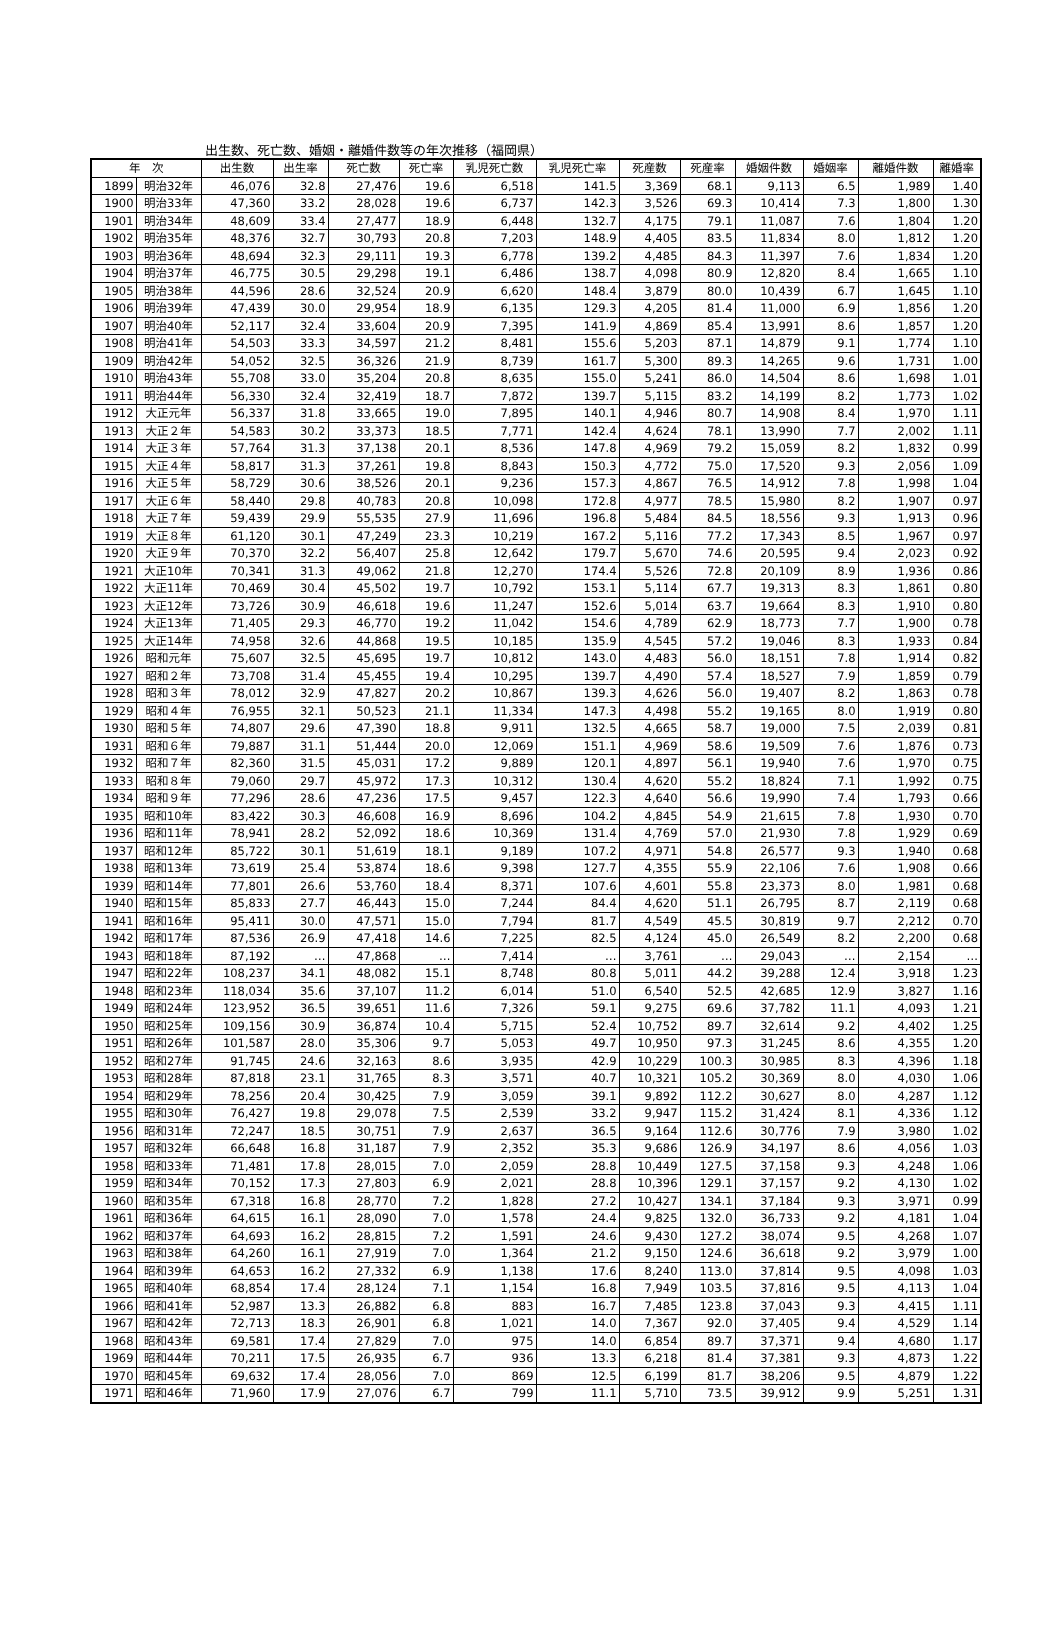出生数、死亡数、婚姻・離婚件数等の年次推移（福岡県）
| 年 次 | | 出生数 | 出生率 | 死亡数 | 死亡率 | 乳児死亡数 | 乳児死亡率 | 死産数 | 死産率 | 婚姻件数 | 婚姻率 | 離婚件数 | 離婚率 |
| --- | --- | --- | --- | --- | --- | --- | --- | --- | --- | --- | --- | --- | --- |
| 1899 | 明治32年 | 46,076 | 32.8 | 27,476 | 19.6 | 6,518 | 141.5 | 3,369 | 68.1 | 9,113 | 6.5 | 1,989 | 1.40 |
| 1900 | 明治33年 | 47,360 | 33.2 | 28,028 | 19.6 | 6,737 | 142.3 | 3,526 | 69.3 | 10,414 | 7.3 | 1,800 | 1.30 |
| 1901 | 明治34年 | 48,609 | 33.4 | 27,477 | 18.9 | 6,448 | 132.7 | 4,175 | 79.1 | 11,087 | 7.6 | 1,804 | 1.20 |
| 1902 | 明治35年 | 48,376 | 32.7 | 30,793 | 20.8 | 7,203 | 148.9 | 4,405 | 83.5 | 11,834 | 8.0 | 1,812 | 1.20 |
| 1903 | 明治36年 | 48,694 | 32.3 | 29,111 | 19.3 | 6,778 | 139.2 | 4,485 | 84.3 | 11,397 | 7.6 | 1,834 | 1.20 |
| 1904 | 明治37年 | 46,775 | 30.5 | 29,298 | 19.1 | 6,486 | 138.7 | 4,098 | 80.9 | 12,820 | 8.4 | 1,665 | 1.10 |
| 1905 | 明治38年 | 44,596 | 28.6 | 32,524 | 20.9 | 6,620 | 148.4 | 3,879 | 80.0 | 10,439 | 6.7 | 1,645 | 1.10 |
| 1906 | 明治39年 | 47,439 | 30.0 | 29,954 | 18.9 | 6,135 | 129.3 | 4,205 | 81.4 | 11,000 | 6.9 | 1,856 | 1.20 |
| 1907 | 明治40年 | 52,117 | 32.4 | 33,604 | 20.9 | 7,395 | 141.9 | 4,869 | 85.4 | 13,991 | 8.6 | 1,857 | 1.20 |
| 1908 | 明治41年 | 54,503 | 33.3 | 34,597 | 21.2 | 8,481 | 155.6 | 5,203 | 87.1 | 14,879 | 9.1 | 1,774 | 1.10 |
| 1909 | 明治42年 | 54,052 | 32.5 | 36,326 | 21.9 | 8,739 | 161.7 | 5,300 | 89.3 | 14,265 | 9.6 | 1,731 | 1.00 |
| 1910 | 明治43年 | 55,708 | 33.0 | 35,204 | 20.8 | 8,635 | 155.0 | 5,241 | 86.0 | 14,504 | 8.6 | 1,698 | 1.01 |
| 1911 | 明治44年 | 56,330 | 32.4 | 32,419 | 18.7 | 7,872 | 139.7 | 5,115 | 83.2 | 14,199 | 8.2 | 1,773 | 1.02 |
| 1912 | 大正元年 | 56,337 | 31.8 | 33,665 | 19.0 | 7,895 | 140.1 | 4,946 | 80.7 | 14,908 | 8.4 | 1,970 | 1.11 |
| 1913 | 大正２年 | 54,583 | 30.2 | 33,373 | 18.5 | 7,771 | 142.4 | 4,624 | 78.1 | 13,990 | 7.7 | 2,002 | 1.11 |
| 1914 | 大正３年 | 57,764 | 31.3 | 37,138 | 20.1 | 8,536 | 147.8 | 4,969 | 79.2 | 15,059 | 8.2 | 1,832 | 0.99 |
| 1915 | 大正４年 | 58,817 | 31.3 | 37,261 | 19.8 | 8,843 | 150.3 | 4,772 | 75.0 | 17,520 | 9.3 | 2,056 | 1.09 |
| 1916 | 大正５年 | 58,729 | 30.6 | 38,526 | 20.1 | 9,236 | 157.3 | 4,867 | 76.5 | 14,912 | 7.8 | 1,998 | 1.04 |
| 1917 | 大正６年 | 58,440 | 29.8 | 40,783 | 20.8 | 10,098 | 172.8 | 4,977 | 78.5 | 15,980 | 8.2 | 1,907 | 0.97 |
| 1918 | 大正７年 | 59,439 | 29.9 | 55,535 | 27.9 | 11,696 | 196.8 | 5,484 | 84.5 | 18,556 | 9.3 | 1,913 | 0.96 |
| 1919 | 大正８年 | 61,120 | 30.1 | 47,249 | 23.3 | 10,219 | 167.2 | 5,116 | 77.2 | 17,343 | 8.5 | 1,967 | 0.97 |
| 1920 | 大正９年 | 70,370 | 32.2 | 56,407 | 25.8 | 12,642 | 179.7 | 5,670 | 74.6 | 20,595 | 9.4 | 2,023 | 0.92 |
| 1921 | 大正10年 | 70,341 | 31.3 | 49,062 | 21.8 | 12,270 | 174.4 | 5,526 | 72.8 | 20,109 | 8.9 | 1,936 | 0.86 |
| 1922 | 大正11年 | 70,469 | 30.4 | 45,502 | 19.7 | 10,792 | 153.1 | 5,114 | 67.7 | 19,313 | 8.3 | 1,861 | 0.80 |
| 1923 | 大正12年 | 73,726 | 30.9 | 46,618 | 19.6 | 11,247 | 152.6 | 5,014 | 63.7 | 19,664 | 8.3 | 1,910 | 0.80 |
| 1924 | 大正13年 | 71,405 | 29.3 | 46,770 | 19.2 | 11,042 | 154.6 | 4,789 | 62.9 | 18,773 | 7.7 | 1,900 | 0.78 |
| 1925 | 大正14年 | 74,958 | 32.6 | 44,868 | 19.5 | 10,185 | 135.9 | 4,545 | 57.2 | 19,046 | 8.3 | 1,933 | 0.84 |
| 1926 | 昭和元年 | 75,607 | 32.5 | 45,695 | 19.7 | 10,812 | 143.0 | 4,483 | 56.0 | 18,151 | 7.8 | 1,914 | 0.82 |
| 1927 | 昭和２年 | 73,708 | 31.4 | 45,455 | 19.4 | 10,295 | 139.7 | 4,490 | 57.4 | 18,527 | 7.9 | 1,859 | 0.79 |
| 1928 | 昭和３年 | 78,012 | 32.9 | 47,827 | 20.2 | 10,867 | 139.3 | 4,626 | 56.0 | 19,407 | 8.2 | 1,863 | 0.78 |
| 1929 | 昭和４年 | 76,955 | 32.1 | 50,523 | 21.1 | 11,334 | 147.3 | 4,498 | 55.2 | 19,165 | 8.0 | 1,919 | 0.80 |
| 1930 | 昭和５年 | 74,807 | 29.6 | 47,390 | 18.8 | 9,911 | 132.5 | 4,665 | 58.7 | 19,000 | 7.5 | 2,039 | 0.81 |
| 1931 | 昭和６年 | 79,887 | 31.1 | 51,444 | 20.0 | 12,069 | 151.1 | 4,969 | 58.6 | 19,509 | 7.6 | 1,876 | 0.73 |
| 1932 | 昭和７年 | 82,360 | 31.5 | 45,031 | 17.2 | 9,889 | 120.1 | 4,897 | 56.1 | 19,940 | 7.6 | 1,970 | 0.75 |
| 1933 | 昭和８年 | 79,060 | 29.7 | 45,972 | 17.3 | 10,312 | 130.4 | 4,620 | 55.2 | 18,824 | 7.1 | 1,992 | 0.75 |
| 1934 | 昭和９年 | 77,296 | 28.6 | 47,236 | 17.5 | 9,457 | 122.3 | 4,640 | 56.6 | 19,990 | 7.4 | 1,793 | 0.66 |
| 1935 | 昭和10年 | 83,422 | 30.3 | 46,608 | 16.9 | 8,696 | 104.2 | 4,845 | 54.9 | 21,615 | 7.8 | 1,930 | 0.70 |
| 1936 | 昭和11年 | 78,941 | 28.2 | 52,092 | 18.6 | 10,369 | 131.4 | 4,769 | 57.0 | 21,930 | 7.8 | 1,929 | 0.69 |
| 1937 | 昭和12年 | 85,722 | 30.1 | 51,619 | 18.1 | 9,189 | 107.2 | 4,971 | 54.8 | 26,577 | 9.3 | 1,940 | 0.68 |
| 1938 | 昭和13年 | 73,619 | 25.4 | 53,874 | 18.6 | 9,398 | 127.7 | 4,355 | 55.9 | 22,106 | 7.6 | 1,908 | 0.66 |
| 1939 | 昭和14年 | 77,801 | 26.6 | 53,760 | 18.4 | 8,371 | 107.6 | 4,601 | 55.8 | 23,373 | 8.0 | 1,981 | 0.68 |
| 1940 | 昭和15年 | 85,833 | 27.7 | 46,443 | 15.0 | 7,244 | 84.4 | 4,620 | 51.1 | 26,795 | 8.7 | 2,119 | 0.68 |
| 1941 | 昭和16年 | 95,411 | 30.0 | 47,571 | 15.0 | 7,794 | 81.7 | 4,549 | 45.5 | 30,819 | 9.7 | 2,212 | 0.70 |
| 1942 | 昭和17年 | 87,536 | 26.9 | 47,418 | 14.6 | 7,225 | 82.5 | 4,124 | 45.0 | 26,549 | 8.2 | 2,200 | 0.68 |
| 1943 | 昭和18年 | 87,192 | … | 47,868 | … | 7,414 | … | 3,761 | … | 29,043 | … | 2,154 | … |
| 1947 | 昭和22年 | 108,237 | 34.1 | 48,082 | 15.1 | 8,748 | 80.8 | 5,011 | 44.2 | 39,288 | 12.4 | 3,918 | 1.23 |
| 1948 | 昭和23年 | 118,034 | 35.6 | 37,107 | 11.2 | 6,014 | 51.0 | 6,540 | 52.5 | 42,685 | 12.9 | 3,827 | 1.16 |
| 1949 | 昭和24年 | 123,952 | 36.5 | 39,651 | 11.6 | 7,326 | 59.1 | 9,275 | 69.6 | 37,782 | 11.1 | 4,093 | 1.21 |
| 1950 | 昭和25年 | 109,156 | 30.9 | 36,874 | 10.4 | 5,715 | 52.4 | 10,752 | 89.7 | 32,614 | 9.2 | 4,402 | 1.25 |
| 1951 | 昭和26年 | 101,587 | 28.0 | 35,306 | 9.7 | 5,053 | 49.7 | 10,950 | 97.3 | 31,245 | 8.6 | 4,355 | 1.20 |
| 1952 | 昭和27年 | 91,745 | 24.6 | 32,163 | 8.6 | 3,935 | 42.9 | 10,229 | 100.3 | 30,985 | 8.3 | 4,396 | 1.18 |
| 1953 | 昭和28年 | 87,818 | 23.1 | 31,765 | 8.3 | 3,571 | 40.7 | 10,321 | 105.2 | 30,369 | 8.0 | 4,030 | 1.06 |
| 1954 | 昭和29年 | 78,256 | 20.4 | 30,425 | 7.9 | 3,059 | 39.1 | 9,892 | 112.2 | 30,627 | 8.0 | 4,287 | 1.12 |
| 1955 | 昭和30年 | 76,427 | 19.8 | 29,078 | 7.5 | 2,539 | 33.2 | 9,947 | 115.2 | 31,424 | 8.1 | 4,336 | 1.12 |
| 1956 | 昭和31年 | 72,247 | 18.5 | 30,751 | 7.9 | 2,637 | 36.5 | 9,164 | 112.6 | 30,776 | 7.9 | 3,980 | 1.02 |
| 1957 | 昭和32年 | 66,648 | 16.8 | 31,187 | 7.9 | 2,352 | 35.3 | 9,686 | 126.9 | 34,197 | 8.6 | 4,056 | 1.03 |
| 1958 | 昭和33年 | 71,481 | 17.8 | 28,015 | 7.0 | 2,059 | 28.8 | 10,449 | 127.5 | 37,158 | 9.3 | 4,248 | 1.06 |
| 1959 | 昭和34年 | 70,152 | 17.3 | 27,803 | 6.9 | 2,021 | 28.8 | 10,396 | 129.1 | 37,157 | 9.2 | 4,130 | 1.02 |
| 1960 | 昭和35年 | 67,318 | 16.8 | 28,770 | 7.2 | 1,828 | 27.2 | 10,427 | 134.1 | 37,184 | 9.3 | 3,971 | 0.99 |
| 1961 | 昭和36年 | 64,615 | 16.1 | 28,090 | 7.0 | 1,578 | 24.4 | 9,825 | 132.0 | 36,733 | 9.2 | 4,181 | 1.04 |
| 1962 | 昭和37年 | 64,693 | 16.2 | 28,815 | 7.2 | 1,591 | 24.6 | 9,430 | 127.2 | 38,074 | 9.5 | 4,268 | 1.07 |
| 1963 | 昭和38年 | 64,260 | 16.1 | 27,919 | 7.0 | 1,364 | 21.2 | 9,150 | 124.6 | 36,618 | 9.2 | 3,979 | 1.00 |
| 1964 | 昭和39年 | 64,653 | 16.2 | 27,332 | 6.9 | 1,138 | 17.6 | 8,240 | 113.0 | 37,814 | 9.5 | 4,098 | 1.03 |
| 1965 | 昭和40年 | 68,854 | 17.4 | 28,124 | 7.1 | 1,154 | 16.8 | 7,949 | 103.5 | 37,816 | 9.5 | 4,113 | 1.04 |
| 1966 | 昭和41年 | 52,987 | 13.3 | 26,882 | 6.8 | 883 | 16.7 | 7,485 | 123.8 | 37,043 | 9.3 | 4,415 | 1.11 |
| 1967 | 昭和42年 | 72,713 | 18.3 | 26,901 | 6.8 | 1,021 | 14.0 | 7,367 | 92.0 | 37,405 | 9.4 | 4,529 | 1.14 |
| 1968 | 昭和43年 | 69,581 | 17.4 | 27,829 | 7.0 | 975 | 14.0 | 6,854 | 89.7 | 37,371 | 9.4 | 4,680 | 1.17 |
| 1969 | 昭和44年 | 70,211 | 17.5 | 26,935 | 6.7 | 936 | 13.3 | 6,218 | 81.4 | 37,381 | 9.3 | 4,873 | 1.22 |
| 1970 | 昭和45年 | 69,632 | 17.4 | 28,056 | 7.0 | 869 | 12.5 | 6,199 | 81.7 | 38,206 | 9.5 | 4,879 | 1.22 |
| 1971 | 昭和46年 | 71,960 | 17.9 | 27,076 | 6.7 | 799 | 11.1 | 5,710 | 73.5 | 39,912 | 9.9 | 5,251 | 1.31 |